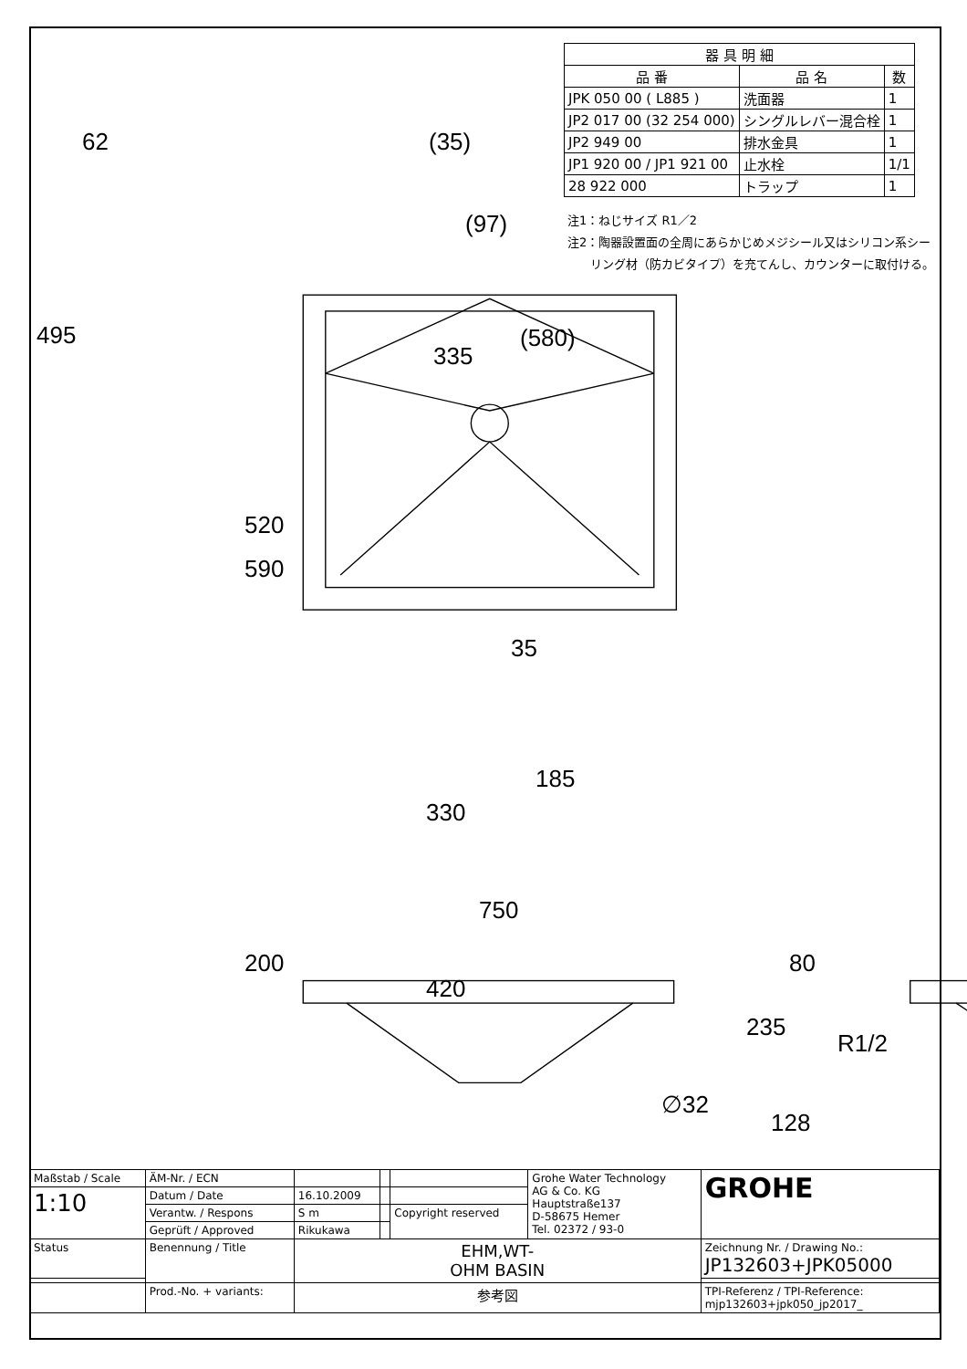| 器 具 明 細 | | |
| --- | --- | --- |
| 品 番 | 品 名 | 数 |
| JPK 050 00 ( L885 ) | 洗面器 | 1 |
| JP2 017 00 (32 254 000) | シングルレバー混合栓 | 1 |
| JP2 949 00 | 排水金具 | 1 |
| JP1 920 00 / JP1 921 00 | 止水栓 | 1/1 |
| 28 922 000 | トラップ | 1 |
注1：ねじサイズ R1／2
注2：陶器設置面の全周にあらかじめメジシール又はシリコン系シー
リング材（防カビタイプ）を充てんし、カウンターに取付ける。
62 (35)
(97)
495
335
(580)
520
590
35
185
330
750
200 80
420
235
R1/2
∅32
128
| Maßstab / Scale | ÄM-Nr. / ECN | | | | Grohe Water Technology AG & Co. KG Hauptstraße137 D-58675 Hemer Tel. 02372 / 93-0 | GROHE |
| 1:10 | Datum / Date | 16.10.2009 | | | | |
| | Verantw. / Respons | S m | | Copyright reserved | | |
| | Geprüft / Approved | Rikukawa | | | | |
| Status | Benennung / Title | EHM,WT- OHM BASIN | | | | Zeichnung Nr. / Drawing No.: JP132603+JPK05000 |
| | Prod.-No. + variants: | 参考図 | | | | TPI-Referenz / TPI-Reference: mjp132603+jpk050_jp2017_ |